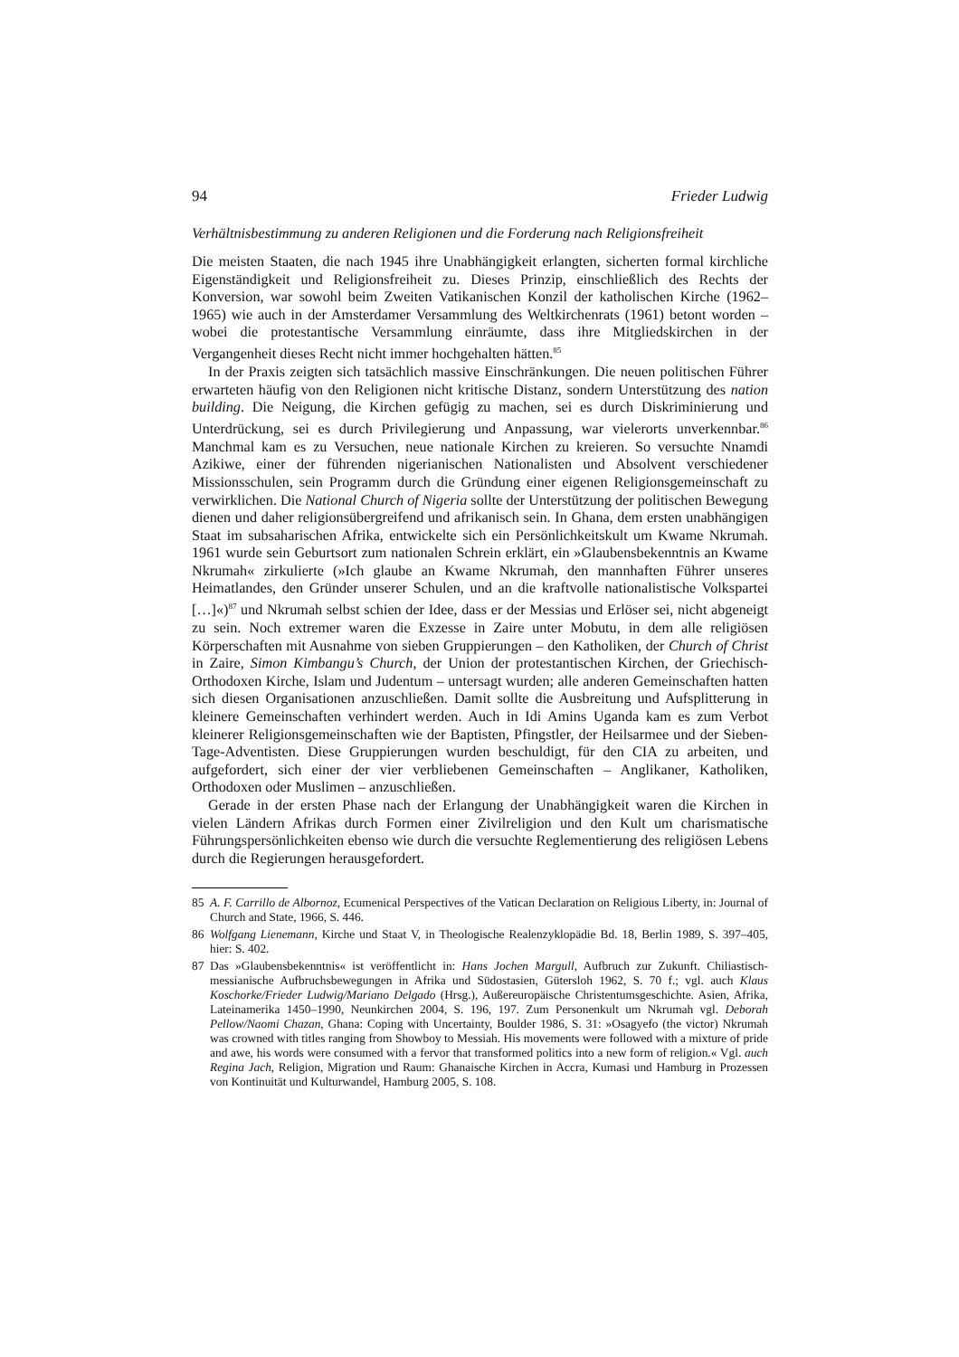94 Frieder Ludwig
Verhältnisbestimmung zu anderen Religionen und die Forderung nach Religionsfreiheit
Die meisten Staaten, die nach 1945 ihre Unabhängigkeit erlangten, sicherten formal kirchliche Eigenständigkeit und Religionsfreiheit zu. Dieses Prinzip, einschließlich des Rechts der Konversion, war sowohl beim Zweiten Vatikanischen Konzil der katholischen Kirche (1962–1965) wie auch in der Amsterdamer Versammlung des Weltkirchenrats (1961) betont worden – wobei die protestantische Versammlung einräumte, dass ihre Mitgliedskirchen in der Vergangenheit dieses Recht nicht immer hochgehalten hätten.<sup>85</sup>
In der Praxis zeigten sich tatsächlich massive Einschränkungen. Die neuen politischen Führer erwarteten häufig von den Religionen nicht kritische Distanz, sondern Unterstützung des nation building. Die Neigung, die Kirchen gefügig zu machen, sei es durch Diskriminierung und Unterdrückung, sei es durch Privilegierung und Anpassung, war vielerorts unverkennbar.<sup>86</sup> Manchmal kam es zu Versuchen, neue nationale Kirchen zu kreieren. So versuchte Nnamdi Azikiwe, einer der führenden nigerianischen Nationalisten und Absolvent verschiedener Missionsschulen, sein Programm durch die Gründung einer eigenen Religionsgemeinschaft zu verwirklichen. Die National Church of Nigeria sollte der Unterstützung der politischen Bewegung dienen und daher religionsübergreifend und afrikanisch sein. In Ghana, dem ersten unabhängigen Staat im subsaharischen Afrika, entwickelte sich ein Persönlichkeitskult um Kwame Nkrumah. 1961 wurde sein Geburtsort zum nationalen Schrein erklärt, ein »Glaubensbekenntnis an Kwame Nkrumah« zirkulierte (»Ich glaube an Kwame Nkrumah, den mannhaften Führer unseres Heimatlandes, den Gründer unserer Schulen, und an die kraftvolle nationalistische Volkspartei […]«)<sup>87</sup> und Nkrumah selbst schien der Idee, dass er der Messias und Erlöser sei, nicht abgeneigt zu sein. Noch extremer waren die Exzesse in Zaire unter Mobutu, in dem alle religiösen Körperschaften mit Ausnahme von sieben Gruppierungen – den Katholiken, der Church of Christ in Zaire, Simon Kimbangu’s Church, der Union der protestantischen Kirchen, der Griechisch-Orthodoxen Kirche, Islam und Judentum – untersagt wurden; alle anderen Gemeinschaften hatten sich diesen Organisationen anzuschließen. Damit sollte die Ausbreitung und Aufsplitterung in kleinere Gemeinschaften verhindert werden. Auch in Idi Amins Uganda kam es zum Verbot kleinerer Religionsgemeinschaften wie der Baptisten, Pfingstler, der Heilsarmee und der Sieben-Tage-Adventisten. Diese Gruppierungen wurden beschuldigt, für den CIA zu arbeiten, und aufgefordert, sich einer der vier verbliebenen Gemeinschaften – Anglikaner, Katholiken, Orthodoxen oder Muslimen – anzuschließen.
Gerade in der ersten Phase nach der Erlangung der Unabhängigkeit waren die Kirchen in vielen Ländern Afrikas durch Formen einer Zivilreligion und den Kult um charismatische Führungspersönlichkeiten ebenso wie durch die versuchte Reglementierung des religiösen Lebens durch die Regierungen herausgefordert.
85 A. F. Carrillo de Albornoz, Ecumenical Perspectives of the Vatican Declaration on Religious Liberty, in: Journal of Church and State, 1966, S. 446.
86 Wolfgang Lienemann, Kirche und Staat V, in Theologische Realenzyklopädie Bd. 18, Berlin 1989, S. 397–405, hier: S. 402.
87 Das »Glaubensbekenntnis« ist veröffentlicht in: Hans Jochen Margull, Aufbruch zur Zukunft. Chiliastisch-messianische Aufbruchsbewegungen in Afrika und Südostasien, Gütersloh 1962, S. 70 f.; vgl. auch Klaus Koschorke/Frieder Ludwig/Mariano Delgado (Hrsg.), Außereuropäische Christentumsgeschichte. Asien, Afrika, Lateinamerika 1450–1990, Neunkirchen 2004, S. 196, 197. Zum Personenkult um Nkrumah vgl. Deborah Pellow/Naomi Chazan, Ghana: Coping with Uncertainty, Boulder 1986, S. 31: »Osagyefo (the victor) Nkrumah was crowned with titles ranging from Showboy to Messiah. His movements were followed with a mixture of pride and awe, his words were consumed with a fervor that transformed politics into a new form of religion.« Vgl. auch Regina Jach, Religion, Migration und Raum: Ghanaische Kirchen in Accra, Kumasi und Hamburg in Prozessen von Kontinuität und Kulturwandel, Hamburg 2005, S. 108.